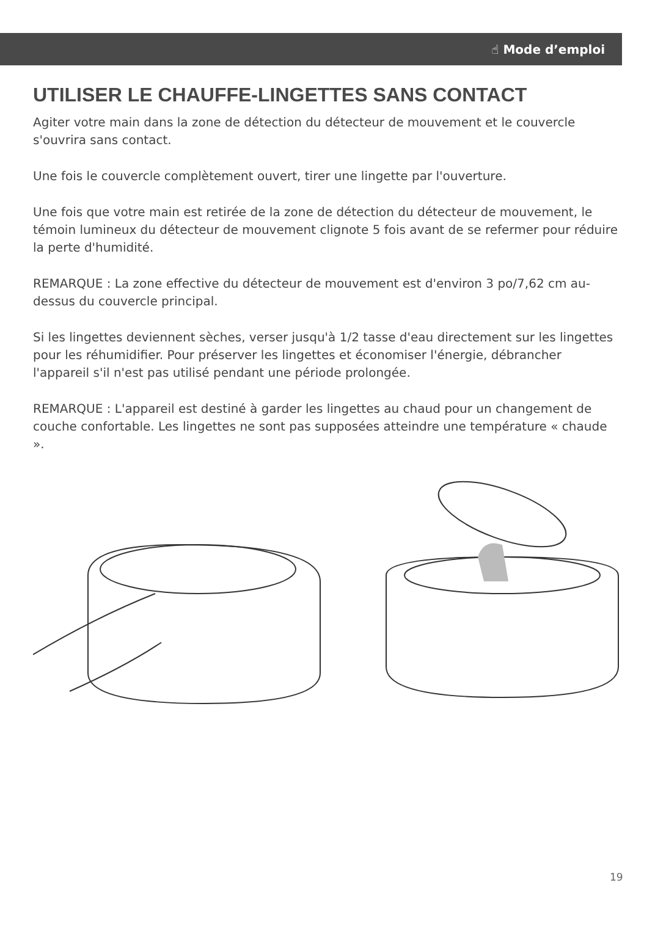☝ Mode d’emploi
UTILISER LE CHAUFFE-LINGETTES SANS CONTACT
Agiter votre main dans la zone de détection du détecteur de mouvement et le couvercle s'ouvrira sans contact.
Une fois le couvercle complètement ouvert, tirer une lingette par l'ouverture.
Une fois que votre main est retirée de la zone de détection du détecteur de mouvement, le témoin lumineux du détecteur de mouvement clignote 5 fois avant de se refermer pour réduire la perte d'humidité.
REMARQUE : La zone effective du détecteur de mouvement est d'environ 3 po/7,62 cm au-dessus du couvercle principal.
Si les lingettes deviennent sèches, verser jusqu'à 1/2 tasse d'eau directement sur les lingettes pour les réhumidifier. Pour préserver les lingettes et économiser l'énergie, débrancher l'appareil s'il n'est pas utilisé pendant une période prolongée.
REMARQUE : L'appareil est destiné à garder les lingettes au chaud pour un changement de couche confortable. Les lingettes ne sont pas supposées atteindre une température « chaude ».
19